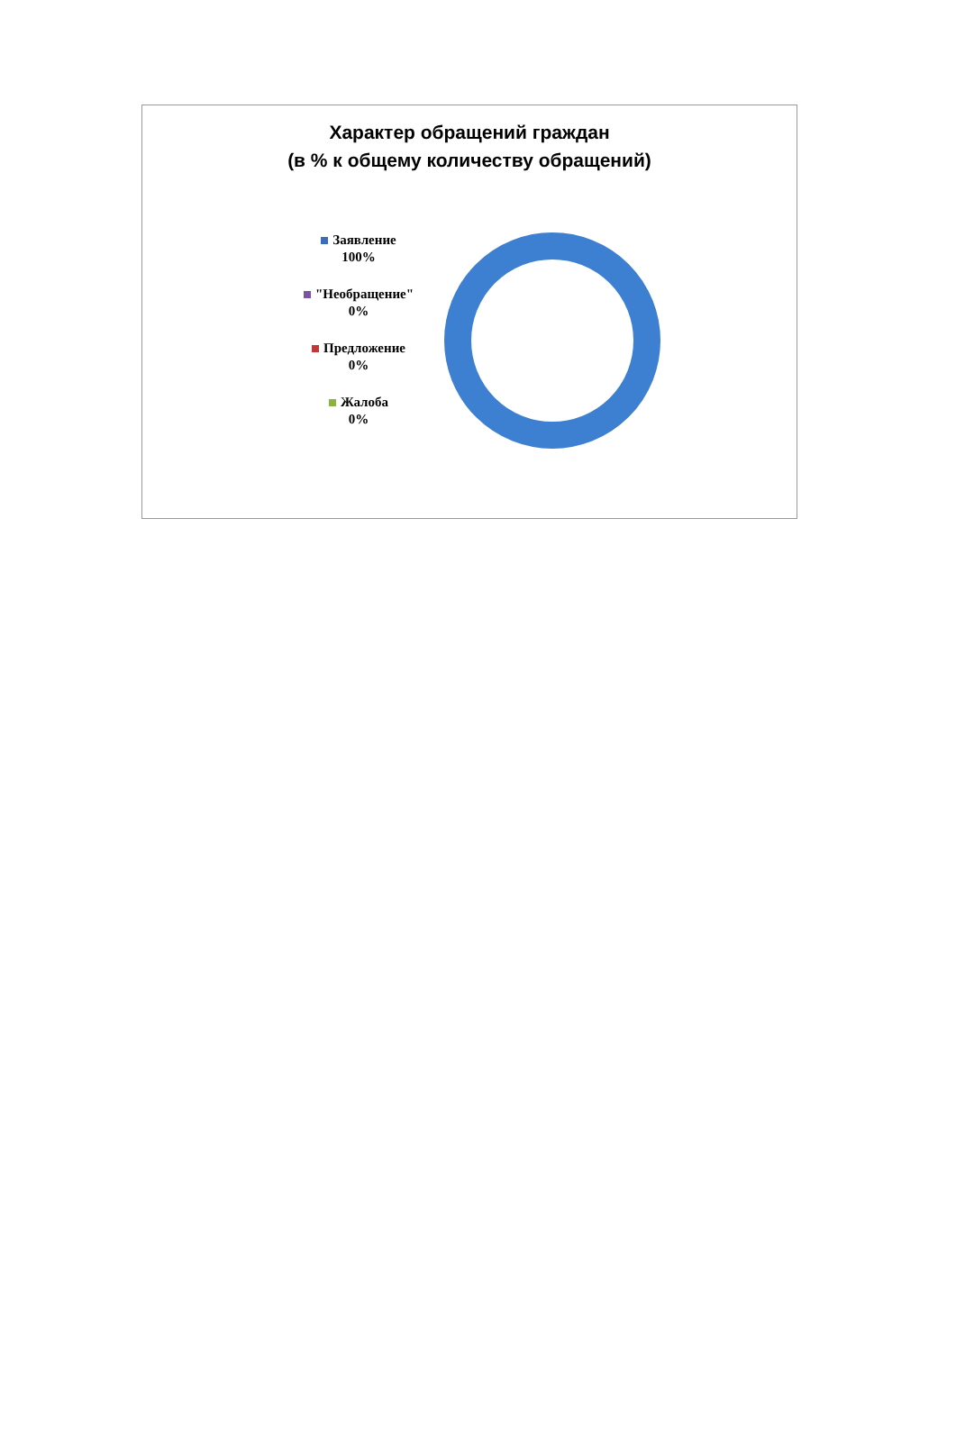Характер обращений граждан
(в % к общему количеству обращений)
Заявление
100%
"Необращение"
0%
Предложение
0%
Жалоба
0%